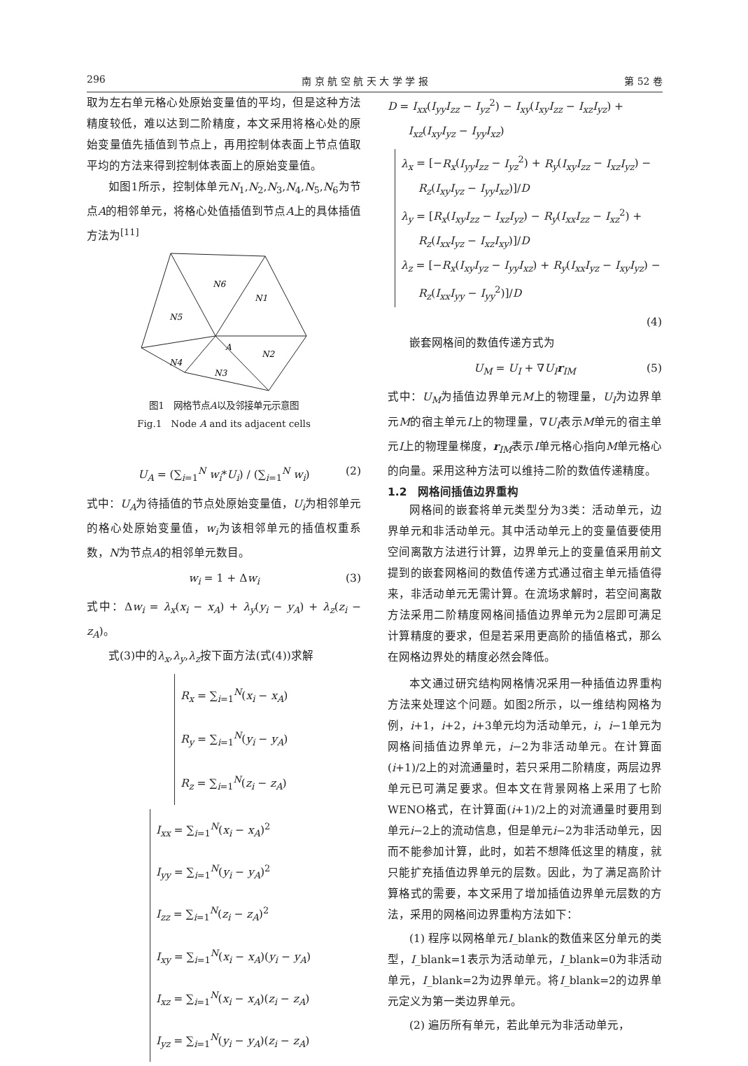296 南 京 航 空 航 天 大 学 学 报 第 52 卷
取为左右单元格心处原始变量值的平均，但是这种方法精度较低，难以达到二阶精度，本文采用将格心处的原始变量值先插值到节点上，再用控制体表面上节点值取平均的方法来得到控制体表面上的原始变量值。
如图1所示，控制体单元N<sub>1</sub>,N<sub>2</sub>,N<sub>3</sub>,N<sub>4</sub>,N<sub>5</sub>,N<sub>6</sub>为节点A的相邻单元，将格心处值插值到节点A上的具体插值方法为<sup>[11]</sup>
N6
N1
N5
A
N2
N4
N3
图1　网格节点A以及邻接单元示意图
Fig.1　Node A and its adjacent cells
U<sub>A</sub> = (∑<sub>i=1</sub><sup>N</sup> w<sub>i</sub>*U<sub>i</sub>) / (∑<sub>i=1</sub><sup>N</sup> w<sub>i</sub>) (2)
式中：U<sub>A</sub>为待插值的节点处原始变量值，U<sub>i</sub>为相邻单元的格心处原始变量值，w<sub>i</sub>为该相邻单元的插值权重系数，N为节点A的相邻单元数目。
w<sub>i</sub> = 1 + Δw<sub>i</sub> (3)
式中：Δw<sub>i</sub> = λ<sub>x</sub>(x<sub>i</sub> − x<sub>A</sub>) + λ<sub>y</sub>(y<sub>i</sub> − y<sub>A</sub>) + λ<sub>z</sub>(z<sub>i</sub> − z<sub>A</sub>)。
式(3)中的λ<sub>x</sub>,λ<sub>y</sub>,λ<sub>z</sub>按下面方法(式(4))求解
R<sub>x</sub> = ∑<sub>i=1</sub><sup>N</sup>(x<sub>i</sub> − x<sub>A</sub>)
R<sub>y</sub> = ∑<sub>i=1</sub><sup>N</sup>(y<sub>i</sub> − y<sub>A</sub>)
R<sub>z</sub> = ∑<sub>i=1</sub><sup>N</sup>(z<sub>i</sub> − z<sub>A</sub>)
I<sub>xx</sub> = ∑<sub>i=1</sub><sup>N</sup>(x<sub>i</sub> − x<sub>A</sub>)<sup>2</sup>
I<sub>yy</sub> = ∑<sub>i=1</sub><sup>N</sup>(y<sub>i</sub> − y<sub>A</sub>)<sup>2</sup>
I<sub>zz</sub> = ∑<sub>i=1</sub><sup>N</sup>(z<sub>i</sub> − z<sub>A</sub>)<sup>2</sup>
I<sub>xy</sub> = ∑<sub>i=1</sub><sup>N</sup>(x<sub>i</sub> − x<sub>A</sub>)(y<sub>i</sub> − y<sub>A</sub>)
I<sub>xz</sub> = ∑<sub>i=1</sub><sup>N</sup>(x<sub>i</sub> − x<sub>A</sub>)(z<sub>i</sub> − z<sub>A</sub>)
I<sub>yz</sub> = ∑<sub>i=1</sub><sup>N</sup>(y<sub>i</sub> − y<sub>A</sub>)(z<sub>i</sub> − z<sub>A</sub>)
D = I<sub>xx</sub>(I<sub>yy</sub>I<sub>zz</sub> − I<sub>yz</sub><sup>2</sup>) − I<sub>xy</sub>(I<sub>xy</sub>I<sub>zz</sub> − I<sub>xz</sub>I<sub>yz</sub>) +
I<sub>xz</sub>(I<sub>xy</sub>I<sub>yz</sub> − I<sub>yy</sub>I<sub>xz</sub>)
λ<sub>x</sub> = [−R<sub>x</sub>(I<sub>yy</sub>I<sub>zz</sub> − I<sub>yz</sub><sup>2</sup>) + R<sub>y</sub>(I<sub>xy</sub>I<sub>zz</sub> − I<sub>xz</sub>I<sub>yz</sub>) −
R<sub>z</sub>(I<sub>xy</sub>I<sub>yz</sub> − I<sub>yy</sub>I<sub>xz</sub>)]/D
λ<sub>y</sub> = [R<sub>x</sub>(I<sub>xy</sub>I<sub>zz</sub> − I<sub>xz</sub>I<sub>yz</sub>) − R<sub>y</sub>(I<sub>xx</sub>I<sub>zz</sub> − I<sub>xz</sub><sup>2</sup>) +
R<sub>z</sub>(I<sub>xx</sub>I<sub>yz</sub> − I<sub>xz</sub>I<sub>xy</sub>)]/D
λ<sub>z</sub> = [−R<sub>x</sub>(I<sub>xy</sub>I<sub>yz</sub> − I<sub>yy</sub>I<sub>xz</sub>) + R<sub>y</sub>(I<sub>xx</sub>I<sub>yz</sub> − I<sub>xy</sub>I<sub>yz</sub>) −
R<sub>z</sub>(I<sub>xx</sub>I<sub>yy</sub> − I<sub>yy</sub><sup>2</sup>)]/D
(4)
嵌套网格间的数值传递方式为
U<sub>M</sub> = U<sub>I</sub> + ∇U<sub>I</sub> r<sub>IM</sub> (5)
式中：U<sub>M</sub>为插值边界单元M上的物理量，U<sub>I</sub>为边界单元M的宿主单元I上的物理量，∇U<sub>I</sub>表示M单元的宿主单元I上的物理量梯度，r<sub>IM</sub>表示I单元格心指向M单元格心的向量。采用这种方法可以维持二阶的数值传递精度。
1.2　网格间插值边界重构
网格间的嵌套将单元类型分为3类：活动单元，边界单元和非活动单元。其中活动单元上的变量值要使用空间离散方法进行计算，边界单元上的变量值采用前文提到的嵌套网格间的数值传递方式通过宿主单元插值得来，非活动单元无需计算。在流场求解时，若空间离散方法采用二阶精度网格间插值边界单元为2层即可满足计算精度的要求，但是若采用更高阶的插值格式，那么在网格边界处的精度必然会降低。
本文通过研究结构网格情况采用一种插值边界重构方法来处理这个问题。如图2所示，以一维结构网格为例，i+1，i+2，i+3单元均为活动单元，i，i−1单元为网格间插值边界单元，i−2为非活动单元。在计算面(i+1)/2上的对流通量时，若只采用二阶精度，两层边界单元已可满足要求。但本文在背景网格上采用了七阶WENO格式，在计算面(i+1)/2上的对流通量时要用到单元i−2上的流动信息，但是单元i−2为非活动单元，因而不能参加计算，此时，如若不想降低这里的精度，就只能扩充插值边界单元的层数。因此，为了满足高阶计算格式的需要，本文采用了增加插值边界单元层数的方法，采用的网格间边界重构方法如下：
(1) 程序以网格单元I_blank的数值来区分单元的类型，I_blank=1表示为活动单元，I_blank=0为非活动单元，I_blank=2为边界单元。将I_blank=2的边界单元定义为第一类边界单元。
(2) 遍历所有单元，若此单元为非活动单元，